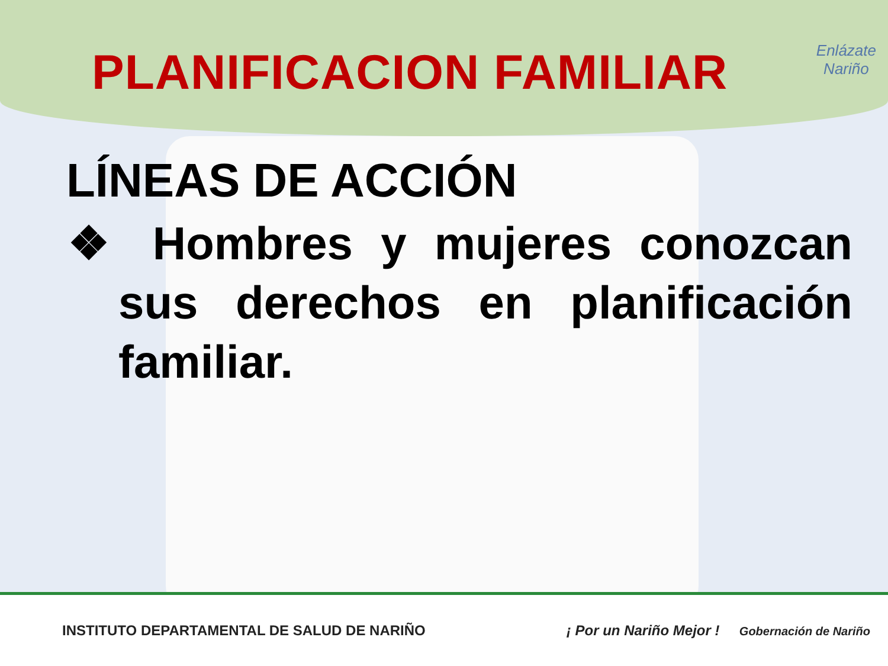PLANIFICACION FAMILIAR
Enlázate
Nariño
LÍNEAS DE ACCIÓN
❖ Hombres y mujeres conozcan sus derechos en planificación familiar.
INSTITUTO DEPARTAMENTAL DE SALUD DE NARIÑO ¡ Por un Nariño Mejor ! Gobernación de Nariño